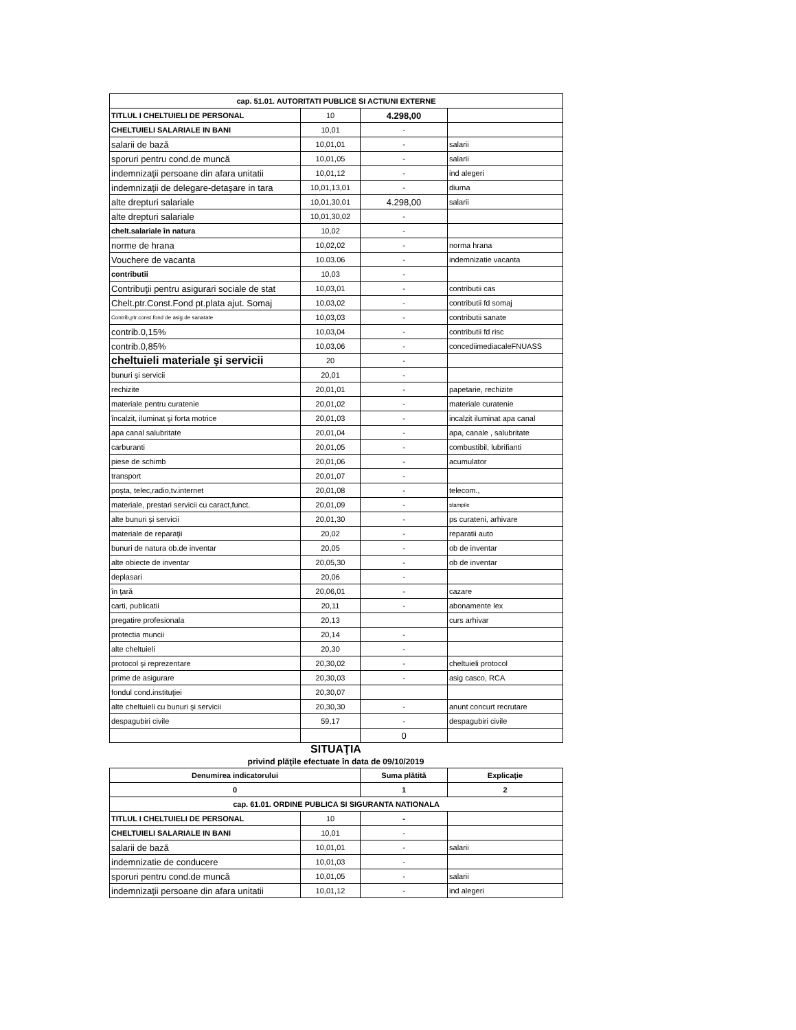| cap. 51.01. AUTORITATI PUBLICE SI ACTIUNI EXTERNE | | | |
| TITLUL I CHELTUIELI DE PERSONAL | 10 | 4.298,00 | |
| CHELTUIELI SALARIALE IN BANI | 10,01 | - | |
| salarii de bază | 10,01,01 | - | salarii |
| sporuri pentru cond.de muncă | 10,01,05 | - | salarii |
| indemnizaţii persoane din afara unitatii | 10,01,12 | - | ind alegeri |
| indemnizaţii de delegare-detaşare in tara | 10,01,13,01 | - | diurna |
| alte drepturi salariale | 10,01,30,01 | 4.298,00 | salarii |
| alte drepturi salariale | 10,01,30,02 | - | |
| chelt.salariale în natura | 10,02 | - | |
| norme de hrana | 10,02,02 | - | norma hrana |
| Vouchere de vacanta | 10.03.06 | - | indemnizatie vacanta |
| contributii | 10,03 | - | |
| Contribuţii pentru asigurari sociale de stat | 10,03,01 | - | contributii cas |
| Chelt.ptr.Const.Fond pt.plata ajut. Somaj | 10,03,02 | - | contributii fd somaj |
| Contrib,ptr.const.fond de asig.de sanatate | 10,03,03 | - | contributii sanate |
| contrib.0,15% | 10,03,04 | - | contributii fd risc |
| contrib.0,85% | 10,03,06 | - | concediimediacaleFNUASS |
| cheltuieli materiale şi servicii | 20 | - | |
| bunuri şi servicii | 20,01 | - | |
| rechizite | 20,01,01 | - | papetarie, rechizite |
| materiale pentru curatenie | 20,01,02 | - | materiale curatenie |
| încalzit, iluminat şi forta motrice | 20,01,03 | - | incalzit iluminat apa canal |
| apa canal salubritate | 20,01,04 | - | apa, canale , salubritate |
| carburanti | 20,01,05 | - | combustibil, lubrifianti |
| piese de schimb | 20,01,06 | - | acumulator |
| transport | 20,01,07 | - | |
| poşta, telec,radio,tv.internet | 20,01,08 | - | telecom., |
| materiale, prestari servicii cu caract,funct. | 20,01,09 | - | stampile |
| alte bunuri şi servicii | 20,01,30 | - | ps curateni, arhivare |
| materiale de reparaţii | 20,02 | - | reparatii auto |
| bunuri de natura ob.de inventar | 20,05 | - | ob de inventar |
| alte obiecte de inventar | 20,05,30 | - | ob de inventar |
| deplasari | 20,06 | - | |
| în ţară | 20,06,01 | - | cazare |
| carti, publicatii | 20,11 | - | abonamente lex |
| pregatire profesionala | 20,13 | | curs arhivar |
| protectia muncii | 20,14 | - | |
| alte cheltuieli | 20,30 | - | |
| protocol şi reprezentare | 20,30,02 | - | cheltuieli protocol |
| prime de asigurare | 20,30,03 | - | asig casco, RCA |
| fondul cond.instituţiei | 20,30,07 | | |
| alte cheltuieli cu bunuri şi servicii | 20,30,30 | - | anunt concurt recrutare |
| despagubiri civile | 59,17 | - | despagubiri civile |
| | | 0 | |
SITUAŢIA
privind plăţile efectuate în data de 09/10/2019
| Denumirea indicatorului | | Suma plătită | Explicaţie |
| --- | --- | --- | --- |
| 0 | | 1 | 2 |
| cap. 61.01. ORDINE PUBLICA SI SIGURANTA NATIONALA | | | |
| TITLUL I CHELTUIELI DE PERSONAL | 10 | - | |
| CHELTUIELI SALARIALE IN BANI | 10,01 | - | |
| salarii de bază | 10,01,01 | - | salarii |
| indemnizatie de conducere | 10,01,03 | - | |
| sporuri pentru cond.de muncă | 10,01,05 | - | salarii |
| indemnizaţii persoane din afara unitatii | 10,01,12 | - | ind alegeri |